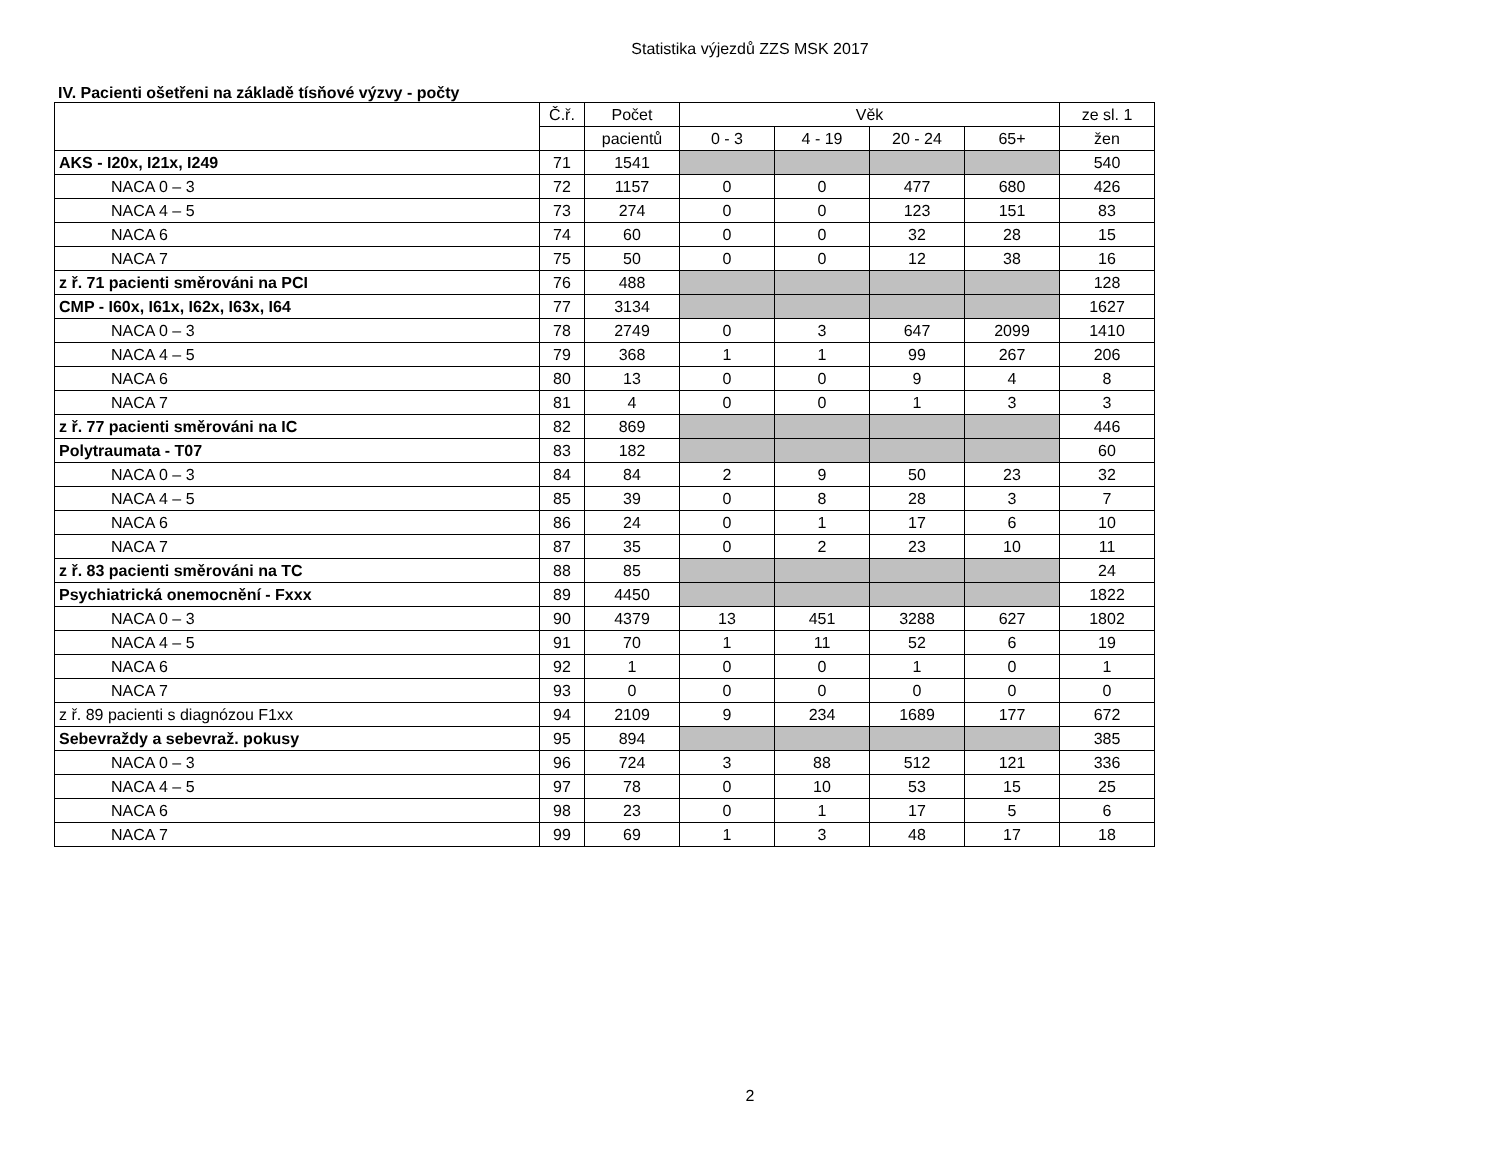Statistika výjezdů ZZS MSK 2017
IV. Pacienti ošetřeni na základě tísňové výzvy - počty
| | Č.ř. | Počet | Věk | | | | ze sl. 1 |
| --- | --- | --- | --- | --- | --- | --- | --- |
| | | pacientů | 0 - 3 | 4 - 19 | 20 - 24 | 65+ | žen |
| AKS - I20x, I21x, I249 | 71 | 1541 | | | | | 540 |
| NACA 0 – 3 | 72 | 1157 | 0 | 0 | 477 | 680 | 426 |
| NACA 4 – 5 | 73 | 274 | 0 | 0 | 123 | 151 | 83 |
| NACA 6 | 74 | 60 | 0 | 0 | 32 | 28 | 15 |
| NACA 7 | 75 | 50 | 0 | 0 | 12 | 38 | 16 |
| z ř. 71 pacienti směrováni na PCI | 76 | 488 | | | | | 128 |
| CMP - I60x, I61x, I62x, I63x, I64 | 77 | 3134 | | | | | 1627 |
| NACA 0 – 3 | 78 | 2749 | 0 | 3 | 647 | 2099 | 1410 |
| NACA 4 – 5 | 79 | 368 | 1 | 1 | 99 | 267 | 206 |
| NACA 6 | 80 | 13 | 0 | 0 | 9 | 4 | 8 |
| NACA 7 | 81 | 4 | 0 | 0 | 1 | 3 | 3 |
| z ř. 77 pacienti směrováni na IC | 82 | 869 | | | | | 446 |
| Polytraumata - T07 | 83 | 182 | | | | | 60 |
| NACA 0 – 3 | 84 | 84 | 2 | 9 | 50 | 23 | 32 |
| NACA 4 – 5 | 85 | 39 | 0 | 8 | 28 | 3 | 7 |
| NACA 6 | 86 | 24 | 0 | 1 | 17 | 6 | 10 |
| NACA 7 | 87 | 35 | 0 | 2 | 23 | 10 | 11 |
| z ř. 83 pacienti směrováni na TC | 88 | 85 | | | | | 24 |
| Psychiatrická onemocnění - Fxxx | 89 | 4450 | | | | | 1822 |
| NACA 0 – 3 | 90 | 4379 | 13 | 451 | 3288 | 627 | 1802 |
| NACA 4 – 5 | 91 | 70 | 1 | 11 | 52 | 6 | 19 |
| NACA 6 | 92 | 1 | 0 | 0 | 1 | 0 | 1 |
| NACA 7 | 93 | 0 | 0 | 0 | 0 | 0 | 0 |
| z ř. 89 pacienti s diagnózou F1xx | 94 | 2109 | 9 | 234 | 1689 | 177 | 672 |
| Sebevraždy a sebevraž. pokusy | 95 | 894 | | | | | 385 |
| NACA 0 – 3 | 96 | 724 | 3 | 88 | 512 | 121 | 336 |
| NACA 4 – 5 | 97 | 78 | 0 | 10 | 53 | 15 | 25 |
| NACA 6 | 98 | 23 | 0 | 1 | 17 | 5 | 6 |
| NACA 7 | 99 | 69 | 1 | 3 | 48 | 17 | 18 |
2